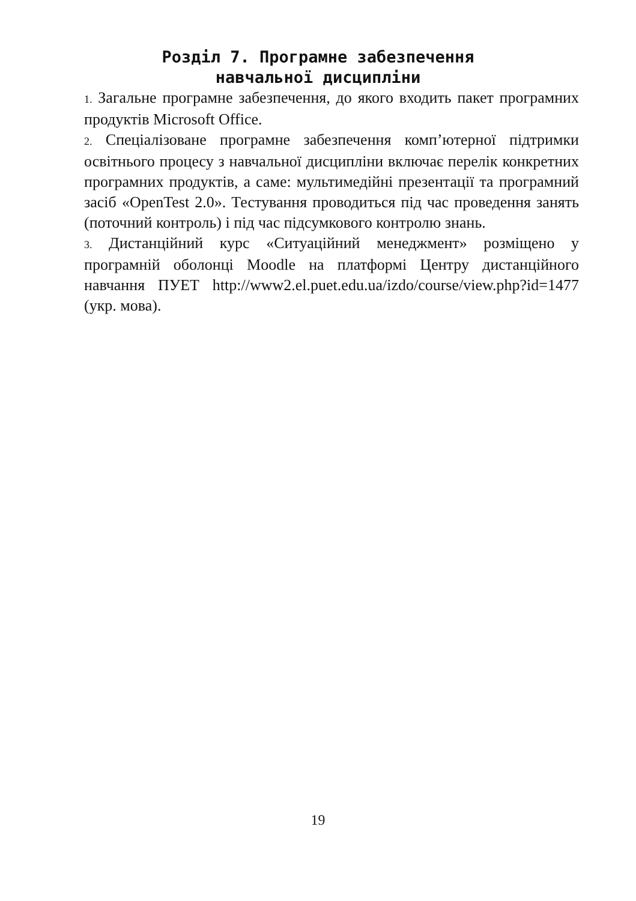Розділ 7. Програмне забезпечення
навчальної дисципліни
1. Загальне програмне забезпечення, до якого входить пакет програмних продуктів Microsoft Office.
2. Спеціалізоване програмне забезпечення комп’ютерної підтримки освітнього процесу з навчальної дисципліни включає перелік конкретних програмних продуктів, а саме: мультимедійні презентації та програмний засіб «OpenTest 2.0». Тестування проводиться під час проведення занять (поточний контроль) і під час підсумкового контролю знань.
3. Дистанційний курс «Ситуаційний менеджмент» розміщено у програмній оболонці Moodle на платформі Центру дистанційного навчання ПУЕТ http://www2.el.puet.edu.ua/izdo/course/view.php?id=1477 (укр. мова).
19